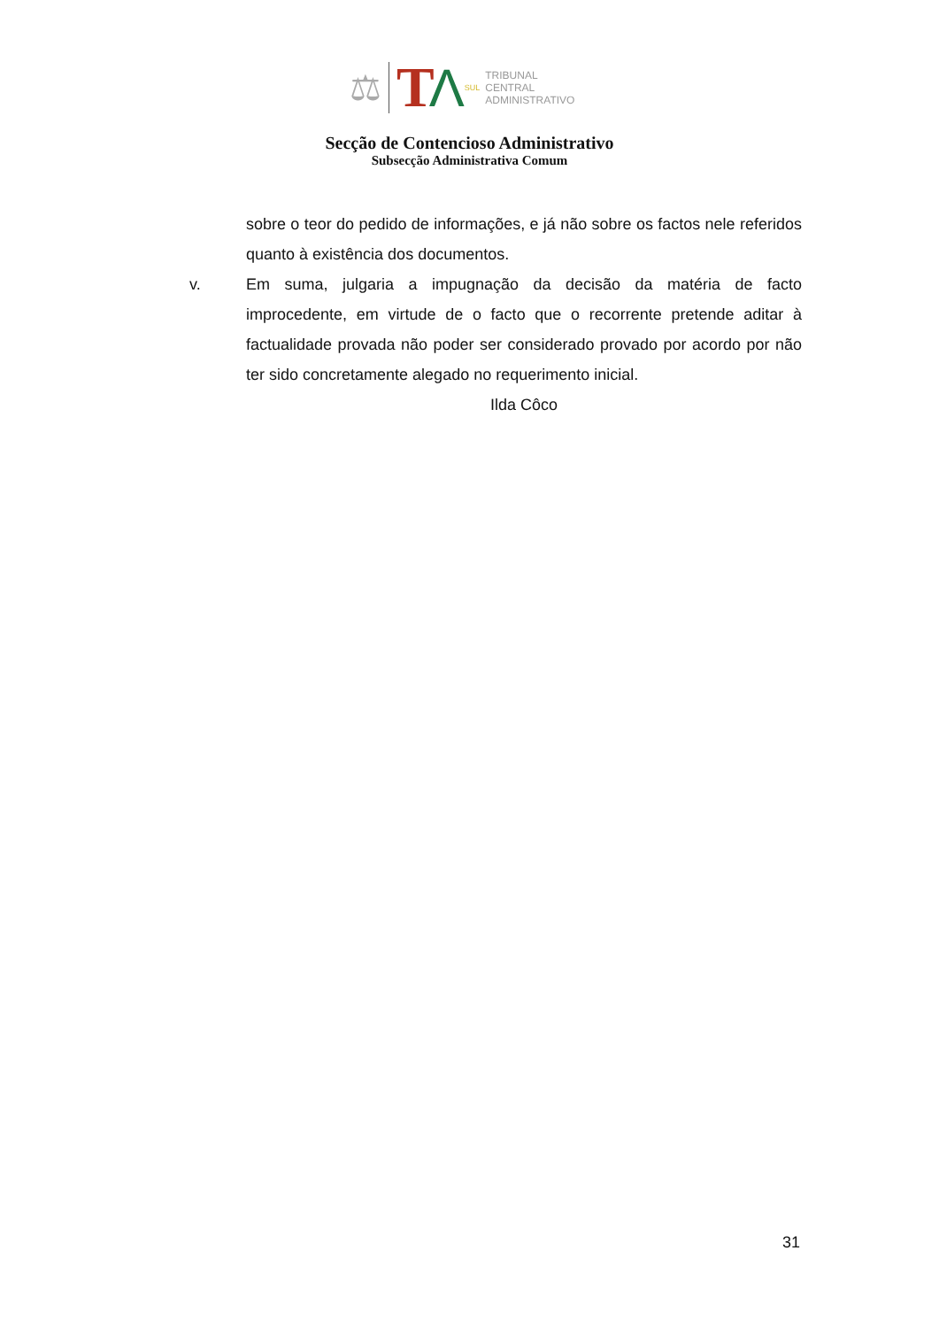⚖ T Λ SUL
TRIBUNAL
CENTRAL
ADMINISTRATIVO
Secção de Contencioso Administrativo
Subsecção Administrativa Comum
sobre o teor do pedido de informações, e já não sobre os factos nele referidos quanto à existência dos documentos.
v. Em suma, julgaria a impugnação da decisão da matéria de facto improcedente, em virtude de o facto que o recorrente pretende aditar à factualidade provada não poder ser considerado provado por acordo por não ter sido concretamente alegado no requerimento inicial.
Ilda Côco
31